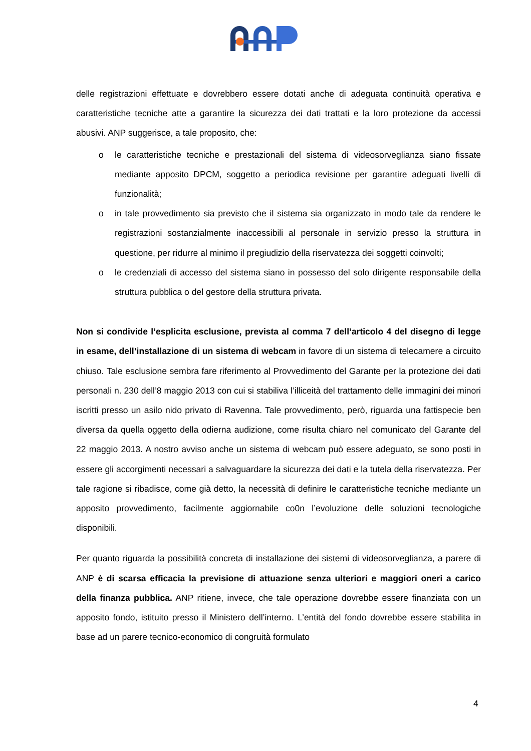delle registrazioni effettuate e dovrebbero essere dotati anche di adeguata continuità operativa e caratteristiche tecniche atte a garantire la sicurezza dei dati trattati e la loro protezione da accessi abusivi. ANP suggerisce, a tale proposito, che:
o le caratteristiche tecniche e prestazionali del sistema di videosorveglianza siano fissate mediante apposito DPCM, soggetto a periodica revisione per garantire adeguati livelli di funzionalità;
o in tale provvedimento sia previsto che il sistema sia organizzato in modo tale da rendere le registrazioni sostanzialmente inaccessibili al personale in servizio presso la struttura in questione, per ridurre al minimo il pregiudizio della riservatezza dei soggetti coinvolti;
o le credenziali di accesso del sistema siano in possesso del solo dirigente responsabile della struttura pubblica o del gestore della struttura privata.
Non si condivide l’esplicita esclusione, prevista al comma 7 dell’articolo 4 del disegno di legge in esame, dell’installazione di un sistema di webcam in favore di un sistema di telecamere a circuito chiuso. Tale esclusione sembra fare riferimento al Provvedimento del Garante per la protezione dei dati personali n. 230 dell’8 maggio 2013 con cui si stabiliva l’illiceità del trattamento delle immagini dei minori iscritti presso un asilo nido privato di Ravenna. Tale provvedimento, però, riguarda una fattispecie ben diversa da quella oggetto della odierna audizione, come risulta chiaro nel comunicato del Garante del 22 maggio 2013. A nostro avviso anche un sistema di webcam può essere adeguato, se sono posti in essere gli accorgimenti necessari a salvaguardare la sicurezza dei dati e la tutela della riservatezza. Per tale ragione si ribadisce, come già detto, la necessità di definire le caratteristiche tecniche mediante un apposito provvedimento, facilmente aggiornabile co0n l’evoluzione delle soluzioni tecnologiche disponibili.
Per quanto riguarda la possibilità concreta di installazione dei sistemi di videosorveglianza, a parere di ANP è di scarsa efficacia la previsione di attuazione senza ulteriori e maggiori oneri a carico della finanza pubblica. ANP ritiene, invece, che tale operazione dovrebbe essere finanziata con un apposito fondo, istituito presso il Ministero dell’interno. L’entità del fondo dovrebbe essere stabilita in base ad un parere tecnico-economico di congruità formulato
4